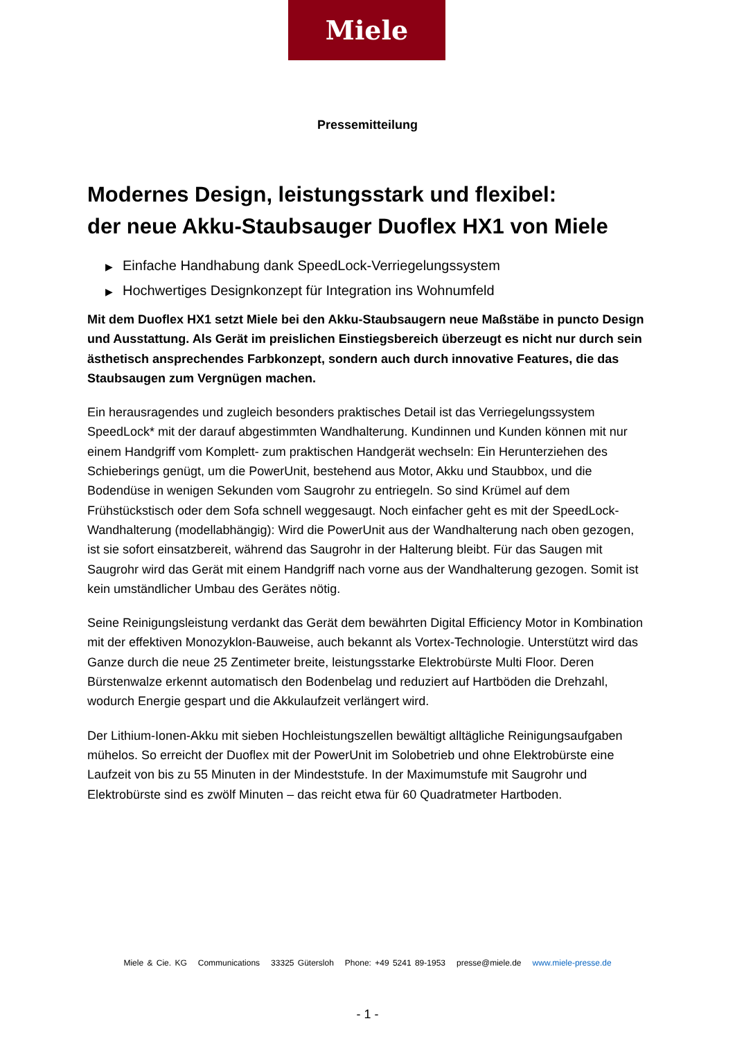Miele
Pressemitteilung
Modernes Design, leistungsstark und flexibel:
der neue Akku-Staubsauger Duoflex HX1 von Miele
▶ Einfache Handhabung dank SpeedLock-Verriegelungssystem
▶ Hochwertiges Designkonzept für Integration ins Wohnumfeld
Mit dem Duoflex HX1 setzt Miele bei den Akku-Staubsaugern neue Maßstäbe in puncto Design und Ausstattung. Als Gerät im preislichen Einstiegsbereich überzeugt es nicht nur durch sein ästhetisch ansprechendes Farbkonzept, sondern auch durch innovative Features, die das Staubsaugen zum Vergnügen machen.
Ein herausragendes und zugleich besonders praktisches Detail ist das Verriegelungssystem SpeedLock* mit der darauf abgestimmten Wandhalterung. Kundinnen und Kunden können mit nur einem Handgriff vom Komplett- zum praktischen Handgerät wechseln: Ein Herunterziehen des Schieberings genügt, um die PowerUnit, bestehend aus Motor, Akku und Staubbox, und die Bodendüse in wenigen Sekunden vom Saugrohr zu entriegeln. So sind Krümel auf dem Frühstückstisch oder dem Sofa schnell weggesaugt. Noch einfacher geht es mit der SpeedLock-Wandhalterung (modellabhängig): Wird die PowerUnit aus der Wandhalterung nach oben gezogen, ist sie sofort einsatzbereit, während das Saugrohr in der Halterung bleibt. Für das Saugen mit Saugrohr wird das Gerät mit einem Handgriff nach vorne aus der Wandhalterung gezogen. Somit ist kein umständlicher Umbau des Gerätes nötig.
Seine Reinigungsleistung verdankt das Gerät dem bewährten Digital Efficiency Motor in Kombination mit der effektiven Monozyklon-Bauweise, auch bekannt als Vortex-Technologie. Unterstützt wird das Ganze durch die neue 25 Zentimeter breite, leistungsstarke Elektrobürste Multi Floor. Deren Bürstenwalze erkennt automatisch den Bodenbelag und reduziert auf Hartböden die Drehzahl, wodurch Energie gespart und die Akkulaufzeit verlängert wird.
Der Lithium-Ionen-Akku mit sieben Hochleistungszellen bewältigt alltägliche Reinigungsaufgaben mühelos. So erreicht der Duoflex mit der PowerUnit im Solobetrieb und ohne Elektrobürste eine Laufzeit von bis zu 55 Minuten in der Mindeststufe. In der Maximumstufe mit Saugrohr und Elektrobürste sind es zwölf Minuten – das reicht etwa für 60 Quadratmeter Hartboden.
Miele & Cie. KG Communications 33325 Gütersloh Phone: +49 5241 89-1953 presse@miele.de www.miele-presse.de
- 1 -